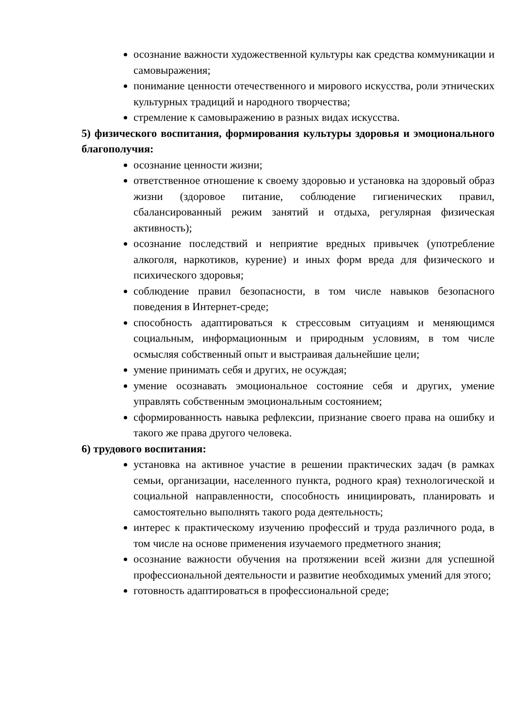осознание важности художественной культуры как средства коммуникации и самовыражения;
понимание ценности отечественного и мирового искусства, роли этнических культурных традиций и народного творчества;
стремление к самовыражению в разных видах искусства.
5) физического воспитания, формирования культуры здоровья и эмоционального благополучия:
осознание ценности жизни;
ответственное отношение к своему здоровью и установка на здоровый образ жизни (здоровое питание, соблюдение гигиенических правил, сбалансированный режим занятий и отдыха, регулярная физическая активность);
осознание последствий и неприятие вредных привычек (употребление алкоголя, наркотиков, курение) и иных форм вреда для физического и психического здоровья;
соблюдение правил безопасности, в том числе навыков безопасного поведения в Интернет-среде;
способность адаптироваться к стрессовым ситуациям и меняющимся социальным, информационным и природным условиям, в том числе осмысляя собственный опыт и выстраивая дальнейшие цели;
умение принимать себя и других, не осуждая;
умение осознавать эмоциональное состояние себя и других, умение управлять собственным эмоциональным состоянием;
сформированность навыка рефлексии, признание своего права на ошибку и такого же права другого человека.
6) трудового воспитания:
установка на активное участие в решении практических задач (в рамках семьи, организации, населенного пункта, родного края) технологической и социальной направленности, способность инициировать, планировать и самостоятельно выполнять такого рода деятельность;
интерес к практическому изучению профессий и труда различного рода, в том числе на основе применения изучаемого предметного знания;
осознание важности обучения на протяжении всей жизни для успешной профессиональной деятельности и развитие необходимых умений для этого;
готовность адаптироваться в профессиональной среде;